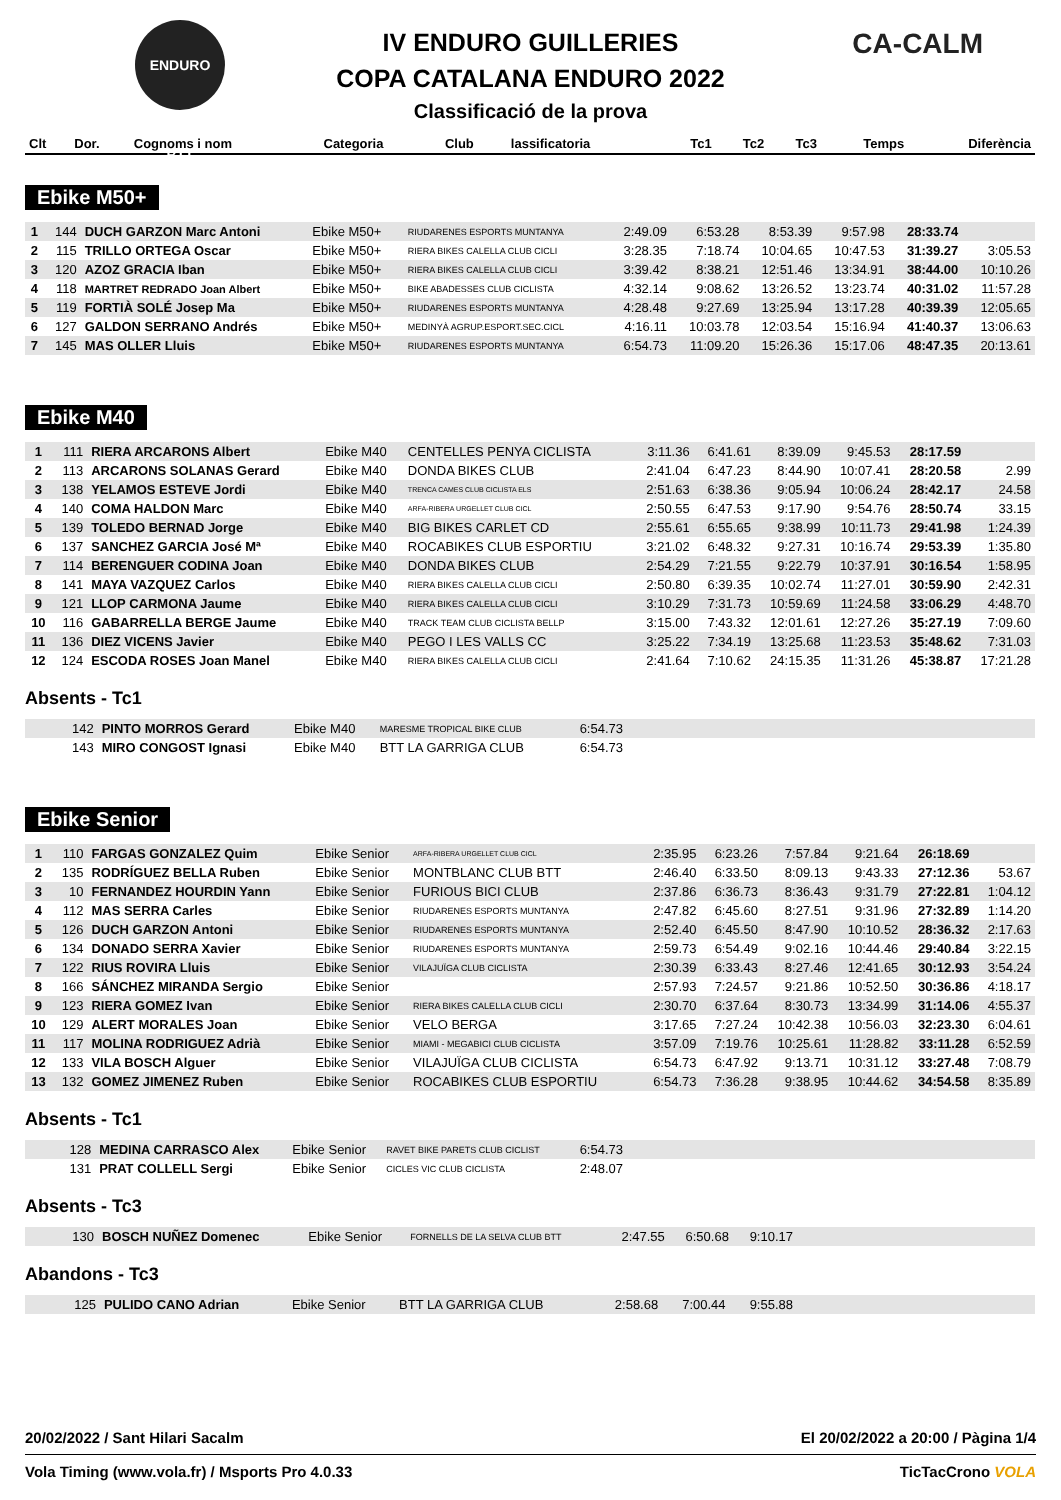ENDURO BTT CA-CALM
IV ENDURO GUILLERIES
COPA CATALANA ENDURO 2022
Classificació de la prova
| Clt | Dor. | Cognoms i nom | Categoria | Club | lassificatoria | Tc1 | Tc2 | Tc3 | Temps | Diferència |
| --- | --- | --- | --- | --- | --- | --- | --- | --- | --- | --- |
Ebike M50+
| 1 | 144 | DUCH GARZON Marc Antoni | Ebike M50+ | RIUDARENES ESPORTS MUNTANYA | 2:49.09 | 6:53.28 | 8:53.39 | 9:57.98 | 28:33.74 | |
| 2 | 115 | TRILLO ORTEGA Oscar | Ebike M50+ | RIERA BIKES CALELLA CLUB CICLI | 3:28.35 | 7:18.74 | 10:04.65 | 10:47.53 | 31:39.27 | 3:05.53 |
| 3 | 120 | AZOZ GRACIA Iban | Ebike M50+ | RIERA BIKES CALELLA CLUB CICLI | 3:39.42 | 8:38.21 | 12:51.46 | 13:34.91 | 38:44.00 | 10:10.26 |
| 4 | 118 | MARTRET REDRADO Joan Albert | Ebike M50+ | BIKE ABADESSES CLUB CICLISTA | 4:32.14 | 9:08.62 | 13:26.52 | 13:23.74 | 40:31.02 | 11:57.28 |
| 5 | 119 | FORTIÀ SOLÉ Josep Ma | Ebike M50+ | RIUDARENES ESPORTS MUNTANYA | 4:28.48 | 9:27.69 | 13:25.94 | 13:17.28 | 40:39.39 | 12:05.65 |
| 6 | 127 | GALDON SERRANO Andrés | Ebike M50+ | MEDINYÀ AGRUP.ESPORT.SEC.CICL | 4:16.11 | 10:03.78 | 12:03.54 | 15:16.94 | 41:40.37 | 13:06.63 |
| 7 | 145 | MAS OLLER Lluis | Ebike M50+ | RIUDARENES ESPORTS MUNTANYA | 6:54.73 | 11:09.20 | 15:26.36 | 15:17.06 | 48:47.35 | 20:13.61 |
Ebike M40
| 1 | 111 | RIERA ARCARONS Albert | Ebike M40 | CENTELLES PENYA CICLISTA | 3:11.36 | 6:41.61 | 8:39.09 | 9:45.53 | 28:17.59 | |
| 2 | 113 | ARCARONS SOLANAS Gerard | Ebike M40 | DONDA BIKES CLUB | 2:41.04 | 6:47.23 | 8:44.90 | 10:07.41 | 28:20.58 | 2.99 |
| 3 | 138 | YELAMOS ESTEVE Jordi | Ebike M40 | TRENCA CAMES CLUB CICLISTA ELS | 2:51.63 | 6:38.36 | 9:05.94 | 10:06.24 | 28:42.17 | 24.58 |
| 4 | 140 | COMA HALDON Marc | Ebike M40 | ARFA-RIBERA URGELLET CLUB CICL | 2:50.55 | 6:47.53 | 9:17.90 | 9:54.76 | 28:50.74 | 33.15 |
| 5 | 139 | TOLEDO BERNAD Jorge | Ebike M40 | BIG BIKES CARLET CD | 2:55.61 | 6:55.65 | 9:38.99 | 10:11.73 | 29:41.98 | 1:24.39 |
| 6 | 137 | SANCHEZ GARCIA José Mª | Ebike M40 | ROCABIKES CLUB ESPORTIU | 3:21.02 | 6:48.32 | 9:27.31 | 10:16.74 | 29:53.39 | 1:35.80 |
| 7 | 114 | BERENGUER CODINA Joan | Ebike M40 | DONDA BIKES CLUB | 2:54.29 | 7:21.55 | 9:22.79 | 10:37.91 | 30:16.54 | 1:58.95 |
| 8 | 141 | MAYA VAZQUEZ Carlos | Ebike M40 | RIERA BIKES CALELLA CLUB CICLI | 2:50.80 | 6:39.35 | 10:02.74 | 11:27.01 | 30:59.90 | 2:42.31 |
| 9 | 121 | LLOP CARMONA Jaume | Ebike M40 | RIERA BIKES CALELLA CLUB CICLI | 3:10.29 | 7:31.73 | 10:59.69 | 11:24.58 | 33:06.29 | 4:48.70 |
| 10 | 116 | GABARRELLA BERGE Jaume | Ebike M40 | TRACK TEAM CLUB CICLISTA BELLP | 3:15.00 | 7:43.32 | 12:01.61 | 12:27.26 | 35:27.19 | 7:09.60 |
| 11 | 136 | DIEZ VICENS Javier | Ebike M40 | PEGO I LES VALLS CC | 3:25.22 | 7:34.19 | 13:25.68 | 11:23.53 | 35:48.62 | 7:31.03 |
| 12 | 124 | ESCODA ROSES Joan Manel | Ebike M40 | RIERA BIKES CALELLA CLUB CICLI | 2:41.64 | 7:10.62 | 24:15.35 | 11:31.26 | 45:38.87 | 17:21.28 |
Absents - Tc1
| | 142 | PINTO MORROS Gerard | Ebike M40 | MARESME TROPICAL BIKE CLUB | 6:54.73 | |
| | 143 | MIRO CONGOST Ignasi | Ebike M40 | BTT LA GARRIGA CLUB | 6:54.73 | |
Ebike Senior
| 1 | 110 | FARGAS GONZALEZ Quim | Ebike Senior | ARFA-RIBERA URGELLET CLUB CICL | 2:35.95 | 6:23.26 | 7:57.84 | 9:21.64 | 26:18.69 | |
| 2 | 135 | RODRÍGUEZ BELLA Ruben | Ebike Senior | MONTBLANC CLUB BTT | 2:46.40 | 6:33.50 | 8:09.13 | 9:43.33 | 27:12.36 | 53.67 |
| 3 | 10 | FERNANDEZ HOURDIN Yann | Ebike Senior | FURIOUS BICI CLUB | 2:37.86 | 6:36.73 | 8:36.43 | 9:31.79 | 27:22.81 | 1:04.12 |
| 4 | 112 | MAS SERRA Carles | Ebike Senior | RIUDARENES ESPORTS MUNTANYA | 2:47.82 | 6:45.60 | 8:27.51 | 9:31.96 | 27:32.89 | 1:14.20 |
| 5 | 126 | DUCH GARZON Antoni | Ebike Senior | RIUDARENES ESPORTS MUNTANYA | 2:52.40 | 6:45.50 | 8:47.90 | 10:10.52 | 28:36.32 | 2:17.63 |
| 6 | 134 | DONADO SERRA Xavier | Ebike Senior | RIUDARENES ESPORTS MUNTANYA | 2:59.73 | 6:54.49 | 9:02.16 | 10:44.46 | 29:40.84 | 3:22.15 |
| 7 | 122 | RIUS ROVIRA Lluis | Ebike Senior | VILAJUÏGA CLUB CICLISTA | 2:30.39 | 6:33.43 | 8:27.46 | 12:41.65 | 30:12.93 | 3:54.24 |
| 8 | 166 | SÁNCHEZ MIRANDA Sergio | Ebike Senior | | 2:57.93 | 7:24.57 | 9:21.86 | 10:52.50 | 30:36.86 | 4:18.17 |
| 9 | 123 | RIERA GOMEZ Ivan | Ebike Senior | RIERA BIKES CALELLA CLUB CICLI | 2:30.70 | 6:37.64 | 8:30.73 | 13:34.99 | 31:14.06 | 4:55.37 |
| 10 | 129 | ALERT MORALES Joan | Ebike Senior | VELO BERGA | 3:17.65 | 7:27.24 | 10:42.38 | 10:56.03 | 32:23.30 | 6:04.61 |
| 11 | 117 | MOLINA RODRIGUEZ Adrià | Ebike Senior | MIAMI - MEGABICI CLUB CICLISTA | 3:57.09 | 7:19.76 | 10:25.61 | 11:28.82 | 33:11.28 | 6:52.59 |
| 12 | 133 | VILA BOSCH Alguer | Ebike Senior | VILAJUÏGA CLUB CICLISTA | 6:54.73 | 6:47.92 | 9:13.71 | 10:31.12 | 33:27.48 | 7:08.79 |
| 13 | 132 | GOMEZ JIMENEZ Ruben | Ebike Senior | ROCABIKES CLUB ESPORTIU | 6:54.73 | 7:36.28 | 9:38.95 | 10:44.62 | 34:54.58 | 8:35.89 |
Absents - Tc1
| | 128 | MEDINA CARRASCO Alex | Ebike Senior | RAVET BIKE PARETS CLUB CICLIST | 6:54.73 | |
| | 131 | PRAT COLLELL Sergi | Ebike Senior | CICLES VIC CLUB CICLISTA | 2:48.07 | |
Absents - Tc3
| | 130 | BOSCH NUÑEZ Domenec | Ebike Senior | FORNELLS DE LA SELVA CLUB BTT | 2:47.55 | 6:50.68 | 9:10.17 | |
Abandons - Tc3
| | 125 | PULIDO CANO Adrian | Ebike Senior | BTT LA GARRIGA CLUB | 2:58.68 | 7:00.44 | 9:55.88 | |
20/02/2022 / Sant Hilari Sacalm El 20/02/2022 a 20:00 / Pàgina 1/4
Vola Timing (www.vola.fr) / Msports Pro 4.0.33 TicTacCrono VOLA